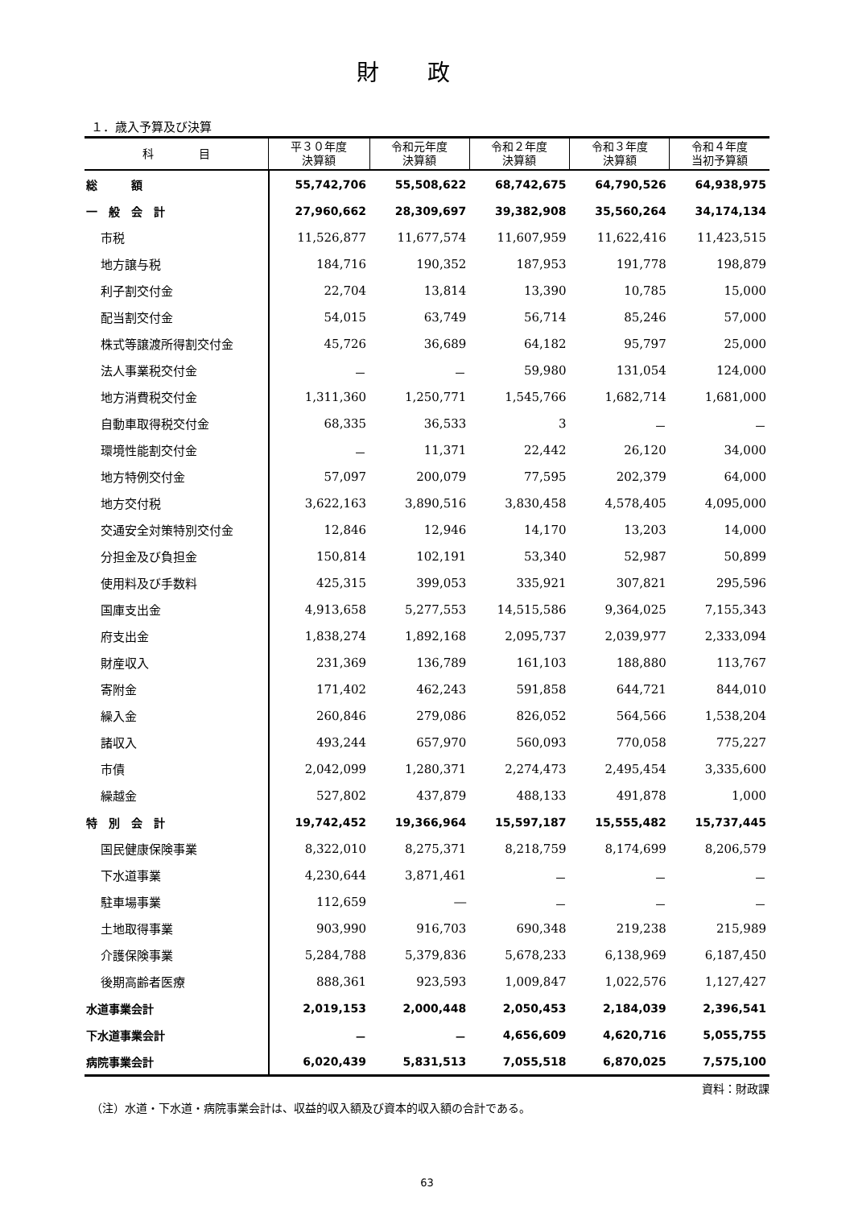財政
１．歳入予算及び決算
| 科 目 | 平３０年度 決算額 | 令和元年度 決算額 | 令和２年度 決算額 | 令和３年度 決算額 | 令和４年度 当初予算額 |
| --- | --- | --- | --- | --- | --- |
| 総 額 | 55,742,706 | 55,508,622 | 68,742,675 | 64,790,526 | 64,938,975 |
| 一 般 会 計 | 27,960,662 | 28,309,697 | 39,382,908 | 35,560,264 | 34,174,134 |
| 市税 | 11,526,877 | 11,677,574 | 11,607,959 | 11,622,416 | 11,423,515 |
| 地方譲与税 | 184,716 | 190,352 | 187,953 | 191,778 | 198,879 |
| 利子割交付金 | 22,704 | 13,814 | 13,390 | 10,785 | 15,000 |
| 配当割交付金 | 54,015 | 63,749 | 56,714 | 85,246 | 57,000 |
| 株式等譲渡所得割交付金 | 45,726 | 36,689 | 64,182 | 95,797 | 25,000 |
| 法人事業税交付金 | － | － | 59,980 | 131,054 | 124,000 |
| 地方消費税交付金 | 1,311,360 | 1,250,771 | 1,545,766 | 1,682,714 | 1,681,000 |
| 自動車取得税交付金 | 68,335 | 36,533 | 3 | － | － |
| 環境性能割交付金 | － | 11,371 | 22,442 | 26,120 | 34,000 |
| 地方特例交付金 | 57,097 | 200,079 | 77,595 | 202,379 | 64,000 |
| 地方交付税 | 3,622,163 | 3,890,516 | 3,830,458 | 4,578,405 | 4,095,000 |
| 交通安全対策特別交付金 | 12,846 | 12,946 | 14,170 | 13,203 | 14,000 |
| 分担金及び負担金 | 150,814 | 102,191 | 53,340 | 52,987 | 50,899 |
| 使用料及び手数料 | 425,315 | 399,053 | 335,921 | 307,821 | 295,596 |
| 国庫支出金 | 4,913,658 | 5,277,553 | 14,515,586 | 9,364,025 | 7,155,343 |
| 府支出金 | 1,838,274 | 1,892,168 | 2,095,737 | 2,039,977 | 2,333,094 |
| 財産収入 | 231,369 | 136,789 | 161,103 | 188,880 | 113,767 |
| 寄附金 | 171,402 | 462,243 | 591,858 | 644,721 | 844,010 |
| 繰入金 | 260,846 | 279,086 | 826,052 | 564,566 | 1,538,204 |
| 諸収入 | 493,244 | 657,970 | 560,093 | 770,058 | 775,227 |
| 市債 | 2,042,099 | 1,280,371 | 2,274,473 | 2,495,454 | 3,335,600 |
| 繰越金 | 527,802 | 437,879 | 488,133 | 491,878 | 1,000 |
| 特 別 会 計 | 19,742,452 | 19,366,964 | 15,597,187 | 15,555,482 | 15,737,445 |
| 国民健康保険事業 | 8,322,010 | 8,275,371 | 8,218,759 | 8,174,699 | 8,206,579 |
| 下水道事業 | 4,230,644 | 3,871,461 | － | － | － |
| 駐車場事業 | 112,659 | ― | － | － | － |
| 土地取得事業 | 903,990 | 916,703 | 690,348 | 219,238 | 215,989 |
| 介護保険事業 | 5,284,788 | 5,379,836 | 5,678,233 | 6,138,969 | 6,187,450 |
| 後期高齢者医療 | 888,361 | 923,593 | 1,009,847 | 1,022,576 | 1,127,427 |
| 水道事業会計 | 2,019,153 | 2,000,448 | 2,050,453 | 2,184,039 | 2,396,541 |
| 下水道事業会計 | － | － | 4,656,609 | 4,620,716 | 5,055,755 |
| 病院事業会計 | 6,020,439 | 5,831,513 | 7,055,518 | 6,870,025 | 7,575,100 |
資料：財政課
（注）水道・下水道・病院事業会計は、収益的収入額及び資本的収入額の合計である。
63